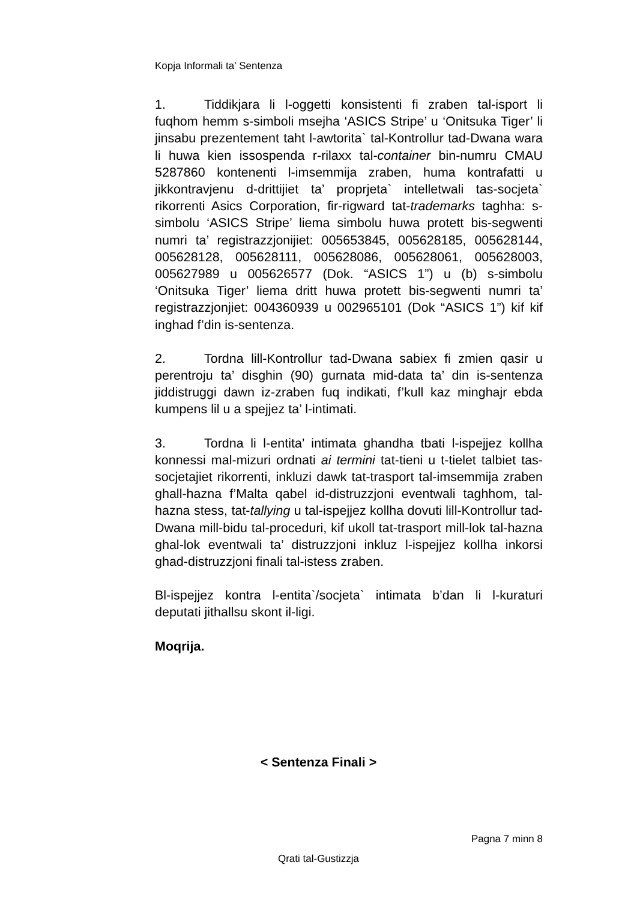Kopja Informali ta' Sentenza
1. Tiddikjara li l-oggetti konsistenti fi zraben tal-isport li fuqhom hemm s-simboli msejha ‘ASICS Stripe’ u ‘Onitsuka Tiger’ li jinsabu prezentement taht l-awtorita` tal-Kontrollur tad-Dwana wara li huwa kien issospenda r-rilaxx tal-container bin-numru CMAU 5287860 kontenenti l-imsemmija zraben, huma kontrafatti u jikkontravjenu d-drittijiet ta’ proprjeta` intelletwali tas-socjeta` rikorrenti Asics Corporation, fir-rigward tat-trademarks taghha: s-simbolu ‘ASICS Stripe’ liema simbolu huwa protett bis-segwenti numri ta’ registrazzjonijiet: 005653845, 005628185, 005628144, 005628128, 005628111, 005628086, 005628061, 005628003, 005627989 u 005626577 (Dok. “ASICS 1”) u (b) s-simbolu ‘Onitsuka Tiger’ liema dritt huwa protett bis-segwenti numri ta’ registrazzjonjiet: 004360939 u 002965101 (Dok “ASICS 1”) kif kif inghad f’din is-sentenza.
2. Tordna lill-Kontrollur tad-Dwana sabiex fi zmien qasir u perentroju ta’ disghin (90) gurnata mid-data ta’ din is-sentenza jiddistruggi dawn iz-zraben fuq indikati, f’kull kaz minghajr ebda kumpens lil u a spejjez ta’ l-intimati.
3. Tordna li l-entita’ intimata ghandha tbati l-ispejjez kollha konnessi mal-mizuri ordnati ai termini tat-tieni u t-tielet talbiet tas-socjetajiet rikorrenti, inkluzi dawk tat-trasport tal-imsemmija zraben ghall-hazna f’Malta qabel id-distruzzjoni eventwali taghhom, tal-hazna stess, tat-tallying u tal-ispejjez kollha dovuti lill-Kontrollur tad-Dwana mill-bidu tal-proceduri, kif ukoll tat-trasport mill-lok tal-hazna ghal-lok eventwali ta’ distruzzjoni inkluz l-ispejjez kollha inkorsi ghad-distruzzjoni finali tal-istess zraben.
Bl-ispejjez kontra l-entita`/socjeta` intimata b’dan li l-kuraturi deputati jithallsu skont il-ligi.
Moqrija.
< Sentenza Finali >
Pagna 7 minn 8
Qrati tal-Gustizzja